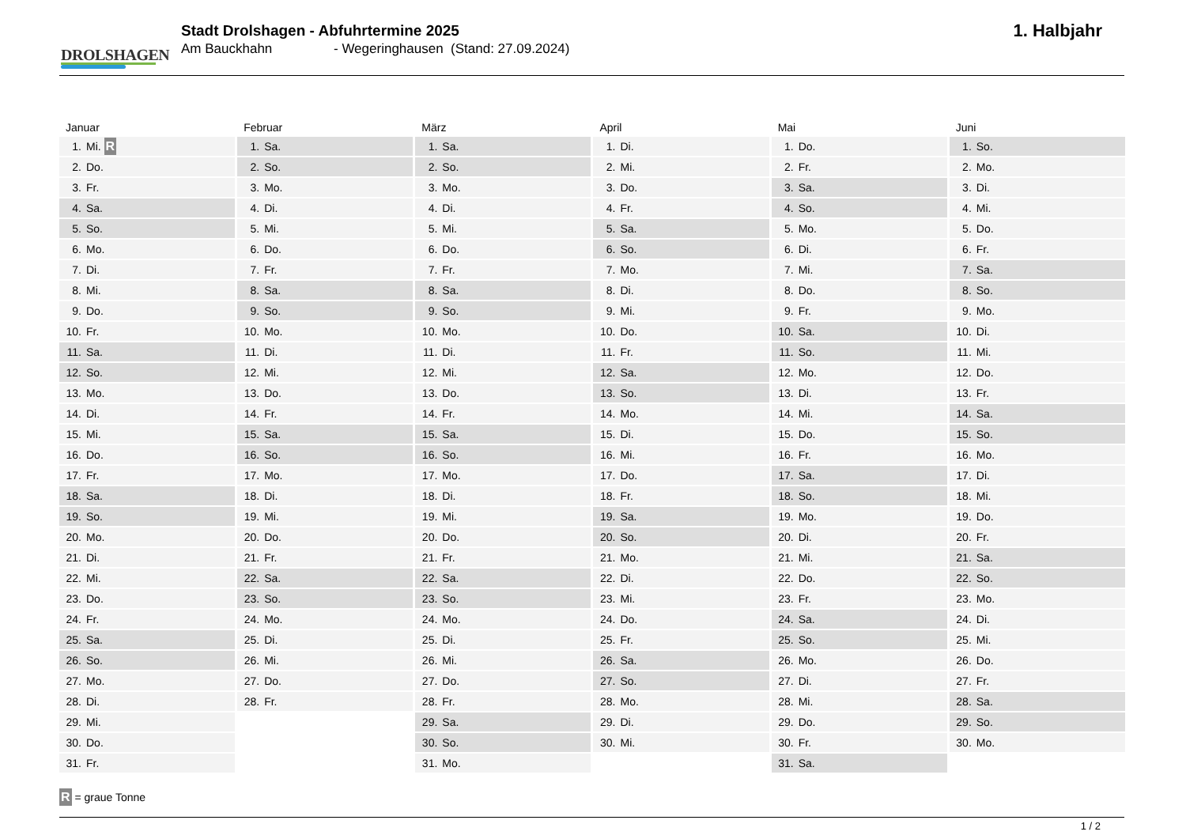DROLSHAGEN
Stadt Drolshagen - Abfuhrtermine 2025
Am Bauckhahn - Wegeringhausen (Stand: 27.09.2024)
1. Halbjahr
| Januar | Februar | März | April | Mai | Juni |
| --- | --- | --- | --- | --- | --- |
| 1. Mi. R | 1. Sa. | 1. Sa. | 1. Di. | 1. Do. | 1. So. |
| 2. Do. | 2. So. | 2. So. | 2. Mi. | 2. Fr. | 2. Mo. |
| 3. Fr. | 3. Mo. | 3. Mo. | 3. Do. | 3. Sa. | 3. Di. |
| 4. Sa. | 4. Di. | 4. Di. | 4. Fr. | 4. So. | 4. Mi. |
| 5. So. | 5. Mi. | 5. Mi. | 5. Sa. | 5. Mo. | 5. Do. |
| 6. Mo. | 6. Do. | 6. Do. | 6. So. | 6. Di. | 6. Fr. |
| 7. Di. | 7. Fr. | 7. Fr. | 7. Mo. | 7. Mi. | 7. Sa. |
| 8. Mi. | 8. Sa. | 8. Sa. | 8. Di. | 8. Do. | 8. So. |
| 9. Do. | 9. So. | 9. So. | 9. Mi. | 9. Fr. | 9. Mo. |
| 10. Fr. | 10. Mo. | 10. Mo. | 10. Do. | 10. Sa. | 10. Di. |
| 11. Sa. | 11. Di. | 11. Di. | 11. Fr. | 11. So. | 11. Mi. |
| 12. So. | 12. Mi. | 12. Mi. | 12. Sa. | 12. Mo. | 12. Do. |
| 13. Mo. | 13. Do. | 13. Do. | 13. So. | 13. Di. | 13. Fr. |
| 14. Di. | 14. Fr. | 14. Fr. | 14. Mo. | 14. Mi. | 14. Sa. |
| 15. Mi. | 15. Sa. | 15. Sa. | 15. Di. | 15. Do. | 15. So. |
| 16. Do. | 16. So. | 16. So. | 16. Mi. | 16. Fr. | 16. Mo. |
| 17. Fr. | 17. Mo. | 17. Mo. | 17. Do. | 17. Sa. | 17. Di. |
| 18. Sa. | 18. Di. | 18. Di. | 18. Fr. | 18. So. | 18. Mi. |
| 19. So. | 19. Mi. | 19. Mi. | 19. Sa. | 19. Mo. | 19. Do. |
| 20. Mo. | 20. Do. | 20. Do. | 20. So. | 20. Di. | 20. Fr. |
| 21. Di. | 21. Fr. | 21. Fr. | 21. Mo. | 21. Mi. | 21. Sa. |
| 22. Mi. | 22. Sa. | 22. Sa. | 22. Di. | 22. Do. | 22. So. |
| 23. Do. | 23. So. | 23. So. | 23. Mi. | 23. Fr. | 23. Mo. |
| 24. Fr. | 24. Mo. | 24. Mo. | 24. Do. | 24. Sa. | 24. Di. |
| 25. Sa. | 25. Di. | 25. Di. | 25. Fr. | 25. So. | 25. Mi. |
| 26. So. | 26. Mi. | 26. Mi. | 26. Sa. | 26. Mo. | 26. Do. |
| 27. Mo. | 27. Do. | 27. Do. | 27. So. | 27. Di. | 27. Fr. |
| 28. Di. | 28. Fr. | 28. Fr. | 28. Mo. | 28. Mi. | 28. Sa. |
| 29. Mi. | | 29. Sa. | 29. Di. | 29. Do. | 29. So. |
| 30. Do. | | 30. So. | 30. Mi. | 30. Fr. | 30. Mo. |
| 31. Fr. | | 31. Mo. | | 31. Sa. | |
R = graue Tonne
1 / 2